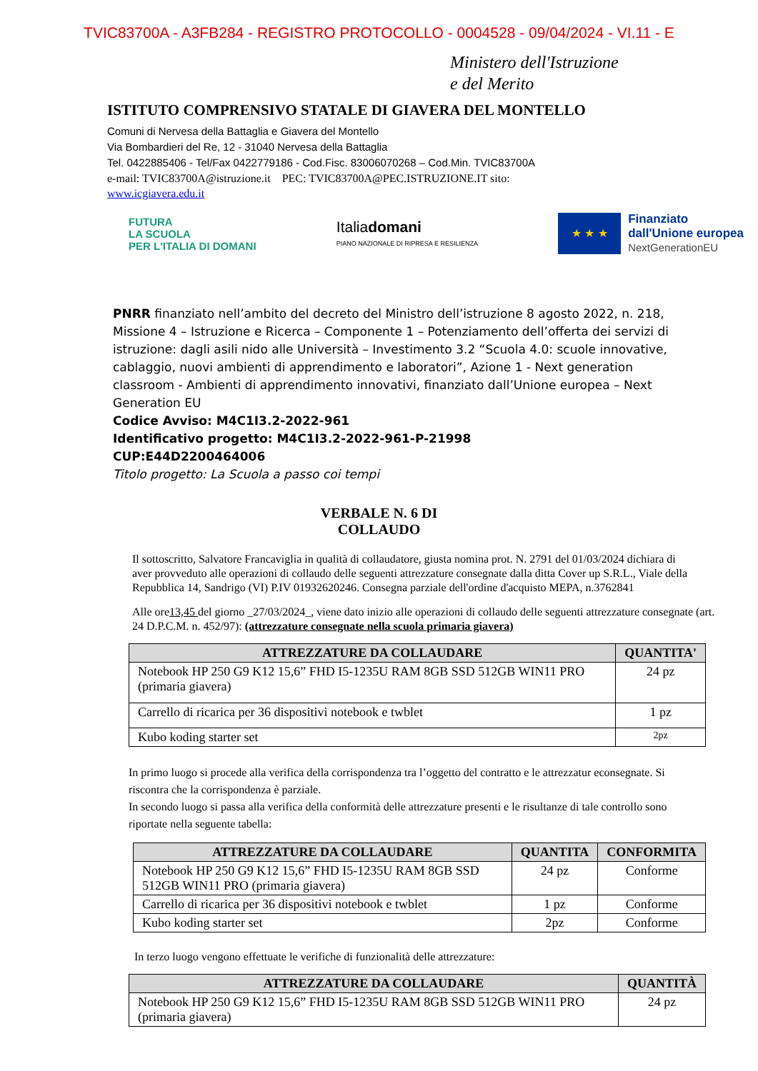TVIC83700A - A3FB284 - REGISTRO PROTOCOLLO - 0004528 - 09/04/2024 - VI.11 - E
Ministero dell'Istruzione
e del Merito
ISTITUTO COMPRENSIVO STATALE DI GIAVERA DEL MONTELLO
Comuni di Nervesa della Battaglia e Giavera del Montello
Via Bombardieri del Re, 12 - 31040 Nervesa della Battaglia
Tel. 0422885406 - Tel/Fax 0422779186 - Cod.Fisc. 83006070268 – Cod.Min. TVIC83700A
e-mail: TVIC83700A@istruzione.it PEC: TVIC83700A@PEC.ISTRUZIONE.IT sito:
www.icgiavera.edu.it
FUTURA
LA SCUOLA
PER L'ITALIA DI DOMANI
Italiadomani
PIANO NAZIONALE DI RIPRESA E RESILIENZA
★ ★ ★
Finanziato
dall'Unione europea
NextGenerationEU
PNRR finanziato nell’ambito del decreto del Ministro dell’istruzione 8 agosto 2022, n. 218, Missione 4 – Istruzione e Ricerca – Componente 1 – Potenziamento dell’offerta dei servizi di istruzione: dagli asili nido alle Università – Investimento 3.2 “Scuola 4.0: scuole innovative, cablaggio, nuovi ambienti di apprendimento e laboratori”, Azione 1 - Next generation classroom - Ambienti di apprendimento innovativi, finanziato dall’Unione europea – Next Generation EU
Codice Avviso: M4C1I3.2-2022-961
Identificativo progetto: M4C1I3.2-2022-961-P-21998
CUP:E44D2200464006
Titolo progetto: La Scuola a passo coi tempi
VERBALE N. 6 DI
COLLAUDO
Il sottoscritto, Salvatore Francaviglia in qualità di collaudatore, giusta nomina prot. N. 2791 del 01/03/2024 dichiara di aver provveduto alle operazioni di collaudo delle seguenti attrezzature consegnate dalla ditta Cover up S.R.L., Viale della Repubblica 14, Sandrigo (VI) P.IV 01932620246. Consegna parziale dell'ordine d'acquisto MEPA, n.3762841
Alle ore13,45 del giorno _27/03/2024_, viene dato inizio alle operazioni di collaudo delle seguenti attrezzature consegnate (art. 24 D.P.C.M. n. 452/97): (attrezzature consegnate nella scuola primaria giavera)
| ATTREZZATURE DA COLLAUDARE | QUANTITA' |
| --- | --- |
| Notebook HP 250 G9 K12 15,6” FHD I5-1235U RAM 8GB SSD 512GB WIN11 PRO (primaria giavera) | 24 pz |
| Carrello di ricarica per 36 dispositivi notebook e twblet | 1 pz |
| Kubo koding starter set | 2pz |
In primo luogo si procede alla verifica della corrispondenza tra l’oggetto del contratto e le attrezzatur econsegnate. Si riscontra che la corrispondenza è parziale.
In secondo luogo si passa alla verifica della conformità delle attrezzature presenti e le risultanze di tale controllo sono riportate nella seguente tabella:
| ATTREZZATURE DA COLLAUDARE | QUANTITA | CONFORMITA |
| --- | --- | --- |
| Notebook HP 250 G9 K12 15,6” FHD I5-1235U RAM 8GB SSD 512GB WIN11 PRO (primaria giavera) | 24 pz | Conforme |
| Carrello di ricarica per 36 dispositivi notebook e twblet | 1 pz | Conforme |
| Kubo koding starter set | 2pz | Conforme |
In terzo luogo vengono effettuate le verifiche di funzionalità delle attrezzature:
| ATTREZZATURE DA COLLAUDARE | QUANTITÀ |
| --- | --- |
| Notebook HP 250 G9 K12 15,6” FHD I5-1235U RAM 8GB SSD 512GB WIN11 PRO (primaria giavera) | 24 pz |